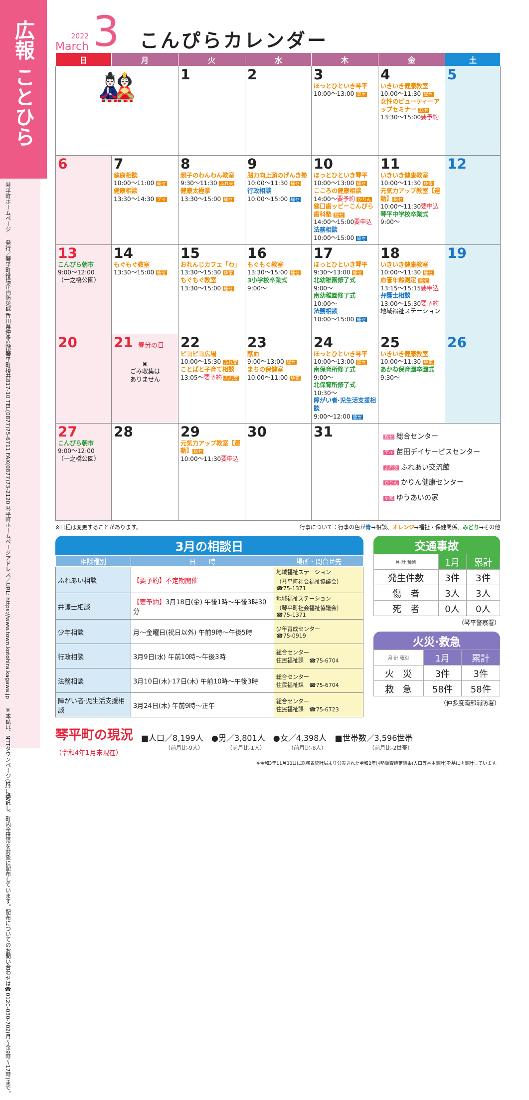広報 ことひら
琴平町ホームページ
発行／琴平町役場企画防災課 香川県仲多度郡琴平町榎井817-10 TEL(0877)75-6711 FAX(0877)73-2120 琴平町ホームページアドレス／URL: https://www.town.kotohira.kagawa.jp
※本誌は、NTTタウンページ(株)に委託し、町内全世帯を対象に配布しています。配布についてのお問い合わせは☎0120-030-702(月～金9時～17時)まで。
2022
March
3
こんぴらカレンダー
| 日 | 月 | 火 | 水 | 木 | 金 | 土 |
| --- | --- | --- | --- | --- | --- | --- |
| 🎎 | | 1 | 2 | 3 ほっとひといき琴平 10:00～13:00 総セ | 4 いきいき健康教室 10:00～11:30 総セ 女性のビューティーアップセミナー 総セ 13:30～15:00 要予約 | 5 |
| 6 | 7 健康相談 10:00～11:00 総セ 健康相談 13:30～14:30 デイ | 8 親子のわんわん教室 9:30～11:30 ふれ交 健康太極拳 13:30～15:00 総セ | 9 脳力向上頭のげんき塾 10:00～11:30 総セ 行政相談 10:00～15:00 総セ | 10 ほっとひといき琴平 10:00～13:00 総セ こころの健康相談 14:00～ 要予約 かりん 健口歯ッピーこんぴら歯科塾 総セ 14:00～15:00 要申込 法務相談 10:00～15:00 総セ | 11 いきいき健康教室 10:00～11:30 ゆ家 元気力アップ教室【運動】 総セ 10:00～11:30 要申込 琴平中学校卒業式 9:00～ | 12 |
| 13 こんぴら朝市 9:00～12:00 （一之橋公園） | 14 もぐもぐ教室 13:30～15:00 総セ | 15 おれんじカフェ「わ」 13:30～15:30 ゆ家 もぐもぐ教室 13:30～15:00 総セ | 16 もぐもぐ教室 13:30～15:00 総セ 3小学校卒業式 9:00～ | 17 ほっとひといき琴平 9:30～13:00 総セ 北幼稚園修了式 9:00～ 南幼稚園修了式 10:00～ 法務相談 10:00～15:00 総セ | 18 いきいき健康教室 10:00～11:30 総セ 血管年齢測定 総セ 13:15～15:15 要申込 弁護士相談 13:00～15:30 要予約 地域福祉ステーション | 19 |
| 20 | 21 春分の日 ✖ ごみ収集は ありません | 22 ピヨピヨ広場 10:00～15:30 ふれ交 ことばと子育て相談 13:05～ 要予約 ふれ交 | 23 献血 9:00～13:00 総セ まちの保健室 10:00～11:00 ゆ家 | 24 ほっとひといき琴平 10:00～13:00 総セ 南保育所修了式 9:00～ 北保育所修了式 10:30～ 障がい者·児生活支援相談 9:00～12:00 総セ | 25 いきいき健康教室 10:00～11:30 ゆ家 あかね保育園卒園式 9:30～ | 26 |
| 27 こんぴら朝市 9:00～12:00 （一之橋公園） | 28 | 29 元気力アップ教室【運動】 総セ 10:00～11:30 要申込 | 30 | 31 | 総セ 総合センター デイ 苗田デイサービスセンター ふれ交 ふれあい交流館 かりん かりん健康センター ゆ家 ゆうあいの家 | |
※日程は変更することがあります。 行事について：行事の色が青→相談、オレンジ→福祉・保健関係、みどり→その他
3月の相談日
| 相談種別 | 日 時 | 場所・問合せ先 |
| --- | --- | --- |
| ふれあい相談 | 【要予約】不定期開催 | 地域福祉ステーション （琴平町社会福祉協議会） ☎75-1371 |
| 弁護士相談 | 【要予約】 3月18日(金) 午後1時～午後3時30分 | 地域福祉ステーション （琴平町社会福祉協議会） ☎75-1371 |
| 少年相談 | 月～金曜日(祝日以外) 午前9時～午後5時 | 少年育成センター ☎75-0919 |
| 行政相談 | 3月9日(水) 午前10時～午後3時 | 総合センター 住民福祉課 ☎75-6704 |
| 法務相談 | 3月10日(木)·17日(木) 午前10時～午後3時 | 総合センター 住民福祉課 ☎75-6704 |
| 障がい者·児生活支援相談 | 3月24日(木) 午前9時～正午 | 総合センター 住民福祉課 ☎75-6723 |
交通事故
| 月·計 種別 | 1月 | 累計 |
| --- | --- | --- |
| 発生件数 | 3件 | 3件 |
| 傷 者 | 3人 | 3人 |
| 死 者 | 0人 | 0人 |
（琴平警察署）
火災·救急
| 月·計 種別 | 1月 | 累計 |
| --- | --- | --- |
| 火 災 | 3件 | 3件 |
| 救 急 | 58件 | 58件 |
（仲多度南部消防署）
琴平町の現況
（令和4年1月末現在）
■人口／8,199人
（前月比-9人）
●男／3,801人
（前月比-1人）
●女／4,398人
（前月比-8人）
■世帯数／3,596世帯
（前月比-2世帯）
※令和3年11月30日に総務省統計局より公表された令和2年国勢調査確定結果(人口等基本集計)を基に再集計しています。